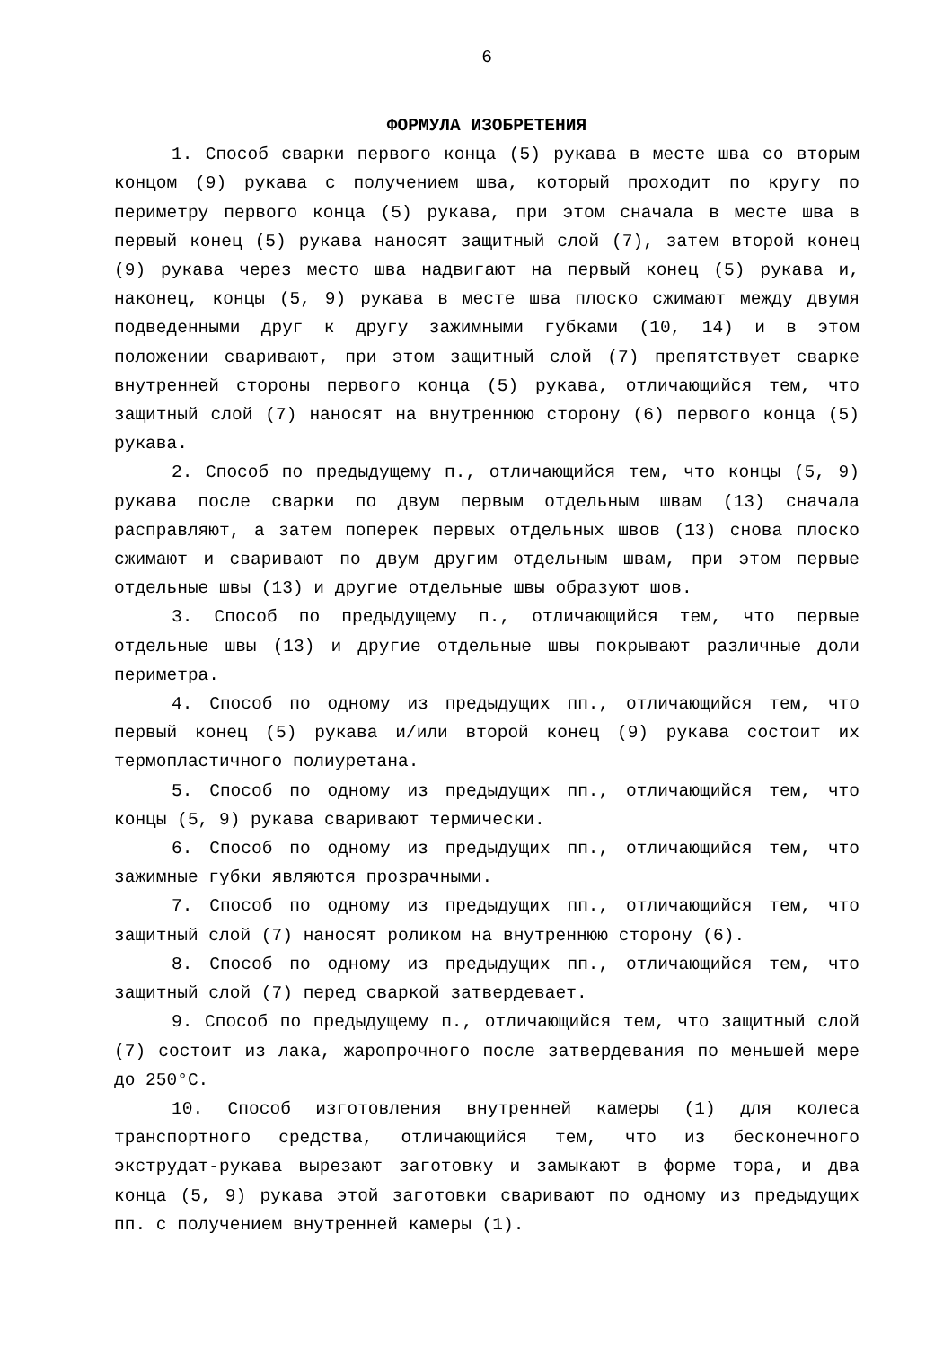6
ФОРМУЛА ИЗОБРЕТЕНИЯ
1. Способ сварки первого конца (5) рукава в месте шва со вторым концом (9) рукава с получением шва, который проходит по кругу по периметру первого конца (5) рукава, при этом сначала в месте шва в первый конец (5) рукава наносят защитный слой (7), затем второй конец (9) рукава через место шва надвигают на первый конец (5) рукава и, наконец, концы (5, 9) рукава в месте шва плоско сжимают между двумя подведенными друг к другу зажимными губками (10, 14) и в этом положении сваривают, при этом защитный слой (7) препятствует сварке внутренней стороны первого конца (5) рукава, отличающийся тем, что защитный слой (7) наносят на внутреннюю сторону (6) первого конца (5) рукава.
2. Способ по предыдущему п., отличающийся тем, что концы (5, 9) рукава после сварки по двум первым отдельным швам (13) сначала расправляют, а затем поперек первых отдельных швов (13) снова плоско сжимают и сваривают по двум другим отдельным швам, при этом первые отдельные швы (13) и другие отдельные швы образуют шов.
3. Способ по предыдущему п., отличающийся тем, что первые отдельные швы (13) и другие отдельные швы покрывают различные доли периметра.
4. Способ по одному из предыдущих пп., отличающийся тем, что первый конец (5) рукава и/или второй конец (9) рукава состоит их термопластичного полиуретана.
5. Способ по одному из предыдущих пп., отличающийся тем, что концы (5, 9) рукава сваривают термически.
6. Способ по одному из предыдущих пп., отличающийся тем, что зажимные губки являются прозрачными.
7. Способ по одному из предыдущих пп., отличающийся тем, что защитный слой (7) наносят роликом на внутреннюю сторону (6).
8. Способ по одному из предыдущих пп., отличающийся тем, что защитный слой (7) перед сваркой затвердевает.
9. Способ по предыдущему п., отличающийся тем, что защитный слой (7) состоит из лака, жаропрочного после затвердевания по меньшей мере до 250°C.
10. Способ изготовления внутренней камеры (1) для колеса транспортного средства, отличающийся тем, что из бесконечного экструдат-рукава вырезают заготовку и замыкают в форме тора, и два конца (5, 9) рукава этой заготовки сваривают по одному из предыдущих пп. с получением внутренней камеры (1).